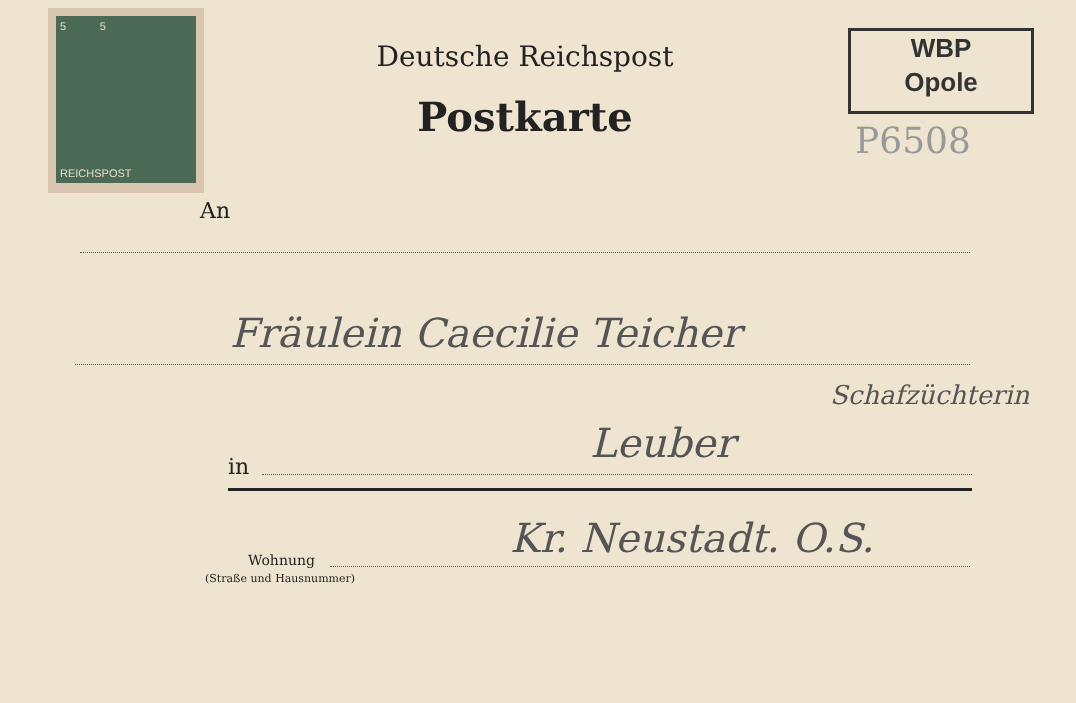5 5
REICHSPOST
Deutsche Reichspost
Postkarte
WBP
Opole
P6508
An
Fräulein Caecilie Teicher
Schafzüchterin
in Leuber
Wohnung
(Straße und Hausnummer)
Kr. Neustadt. O.S.